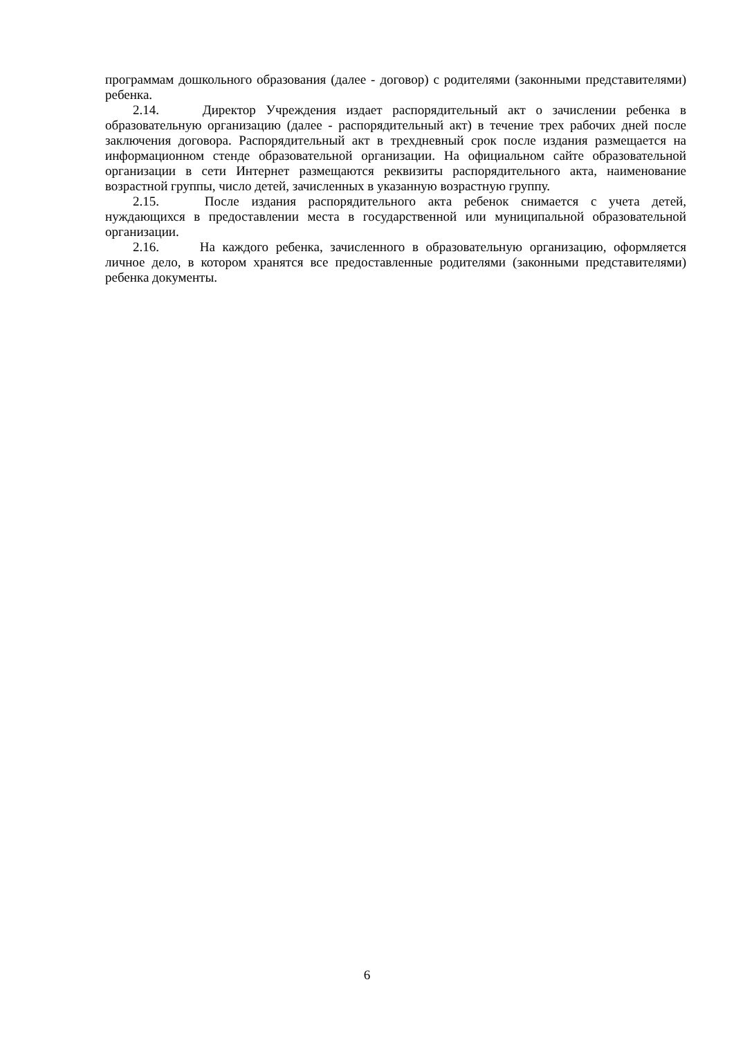программам дошкольного образования (далее - договор) с родителями (законными представителями) ребенка.
2.14. Директор Учреждения издает распорядительный акт о зачислении ребенка в образовательную организацию (далее - распорядительный акт) в течение трех рабочих дней после заключения договора. Распорядительный акт в трехдневный срок после издания размещается на информационном стенде образовательной организации. На официальном сайте образовательной организации в сети Интернет размещаются реквизиты распорядительного акта, наименование возрастной группы, число детей, зачисленных в указанную возрастную группу.
2.15. После издания распорядительного акта ребенок снимается с учета детей, нуждающихся в предоставлении места в государственной или муниципальной образовательной организации.
2.16. На каждого ребенка, зачисленного в образовательную организацию, оформляется личное дело, в котором хранятся все предоставленные родителями (законными представителями) ребенка документы.
6